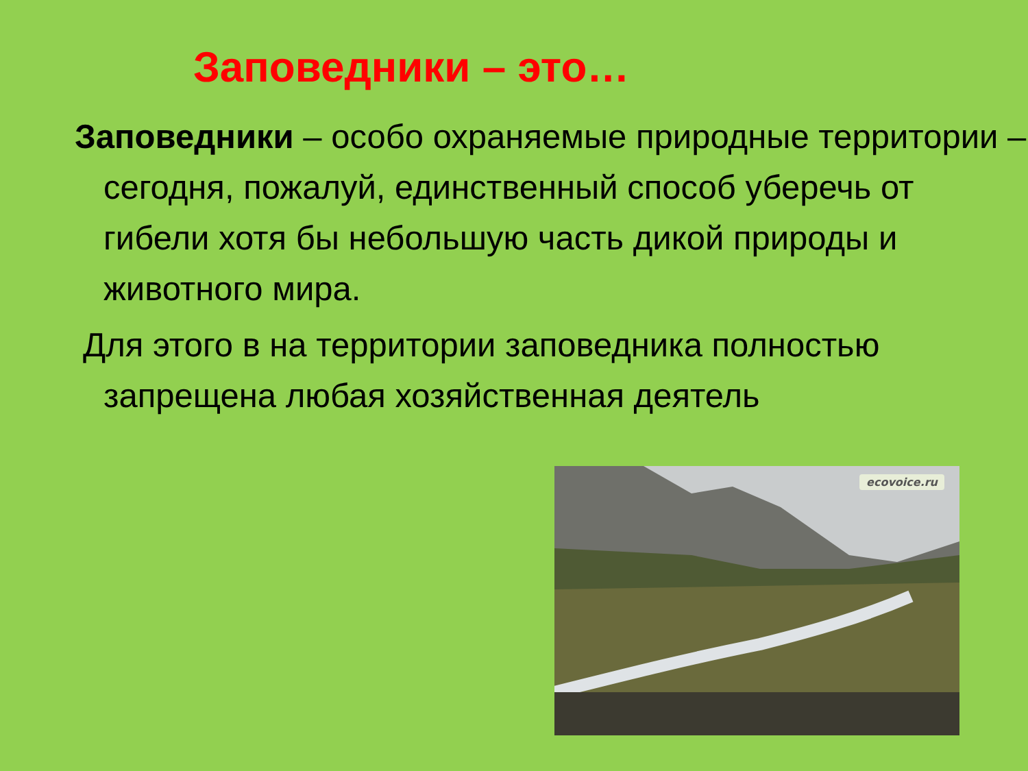Заповедники – это…
Заповедники – особо охраняемые природные территории – сегодня, пожалуй, единственный способ уберечь от гибели хотя бы небольшую часть дикой природы и животного мира.
Для этого в на территории заповедника полностью запрещена любая хозяйственная деятель
ecovoice.ru